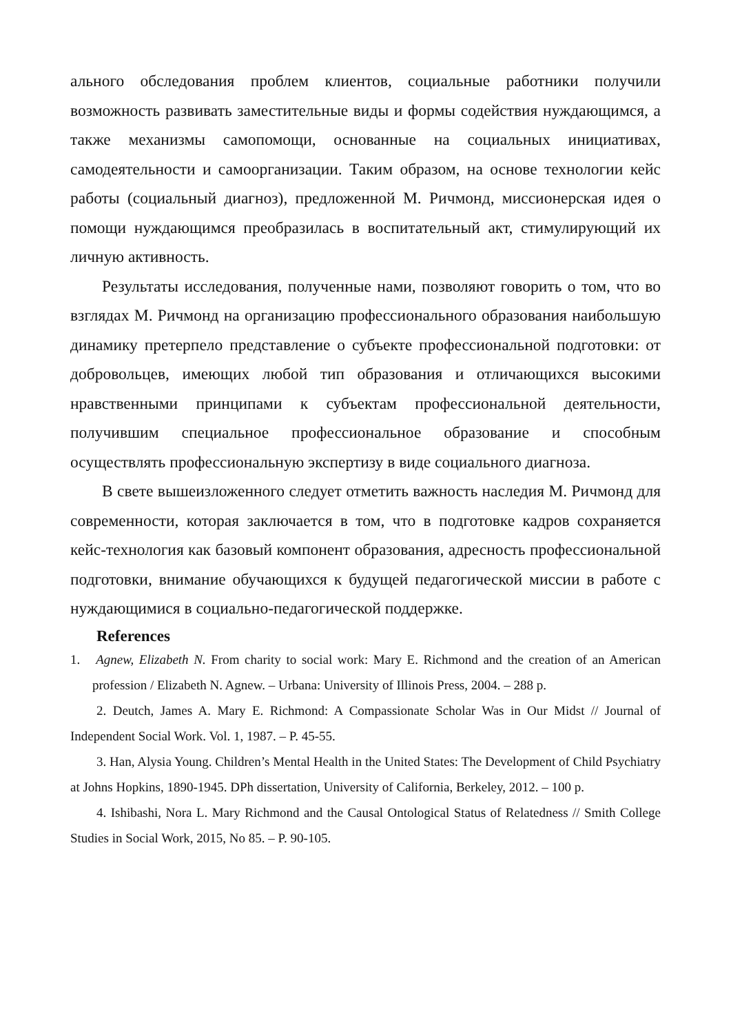ального обследования проблем клиентов, социальные работники получили возможность развивать заместительные виды и формы содействия нуждающимся, а также механизмы самопомощи, основанные на социальных инициативах, самодеятельности и самоорганизации. Таким образом, на основе технологии кейс работы (социальный диагноз), предложенной М. Ричмонд, миссионерская идея о помощи нуждающимся преобразилась в воспитательный акт, стимулирующий их личную активность.
Результаты исследования, полученные нами, позволяют говорить о том, что во взглядах М. Ричмонд на организацию профессионального образования наибольшую динамику претерпело представление о субъекте профессиональной подготовки: от добровольцев, имеющих любой тип образования и отличающихся высокими нравственными принципами к субъектам профессиональной деятельности, получившим специальное профессиональное образование и способным осуществлять профессиональную экспертизу в виде социального диагноза.
В свете вышеизложенного следует отметить важность наследия М. Ричмонд для современности, которая заключается в том, что в подготовке кадров сохраняется кейс-технология как базовый компонент образования, адресность профессиональной подготовки, внимание обучающихся к будущей педагогической миссии в работе с нуждающимися в социально-педагогической поддержке.
References
1. Agnew, Elizabeth N. From charity to social work: Mary E. Richmond and the creation of an American profession / Elizabeth N. Agnew. – Urbana: University of Illinois Press, 2004. – 288 p.
2. Deutch, James A. Mary E. Richmond: A Compassionate Scholar Was in Our Midst // Journal of Independent Social Work. Vol. 1, 1987. – P. 45-55.
3. Han, Alysia Young. Children’s Mental Health in the United States: The Development of Child Psychiatry at Johns Hopkins, 1890-1945. DPh dissertation, University of California, Berkeley, 2012. – 100 p.
4. Ishibashi, Nora L. Mary Richmond and the Causal Ontological Status of Relatedness // Smith College Studies in Social Work, 2015, No 85. – P. 90-105.